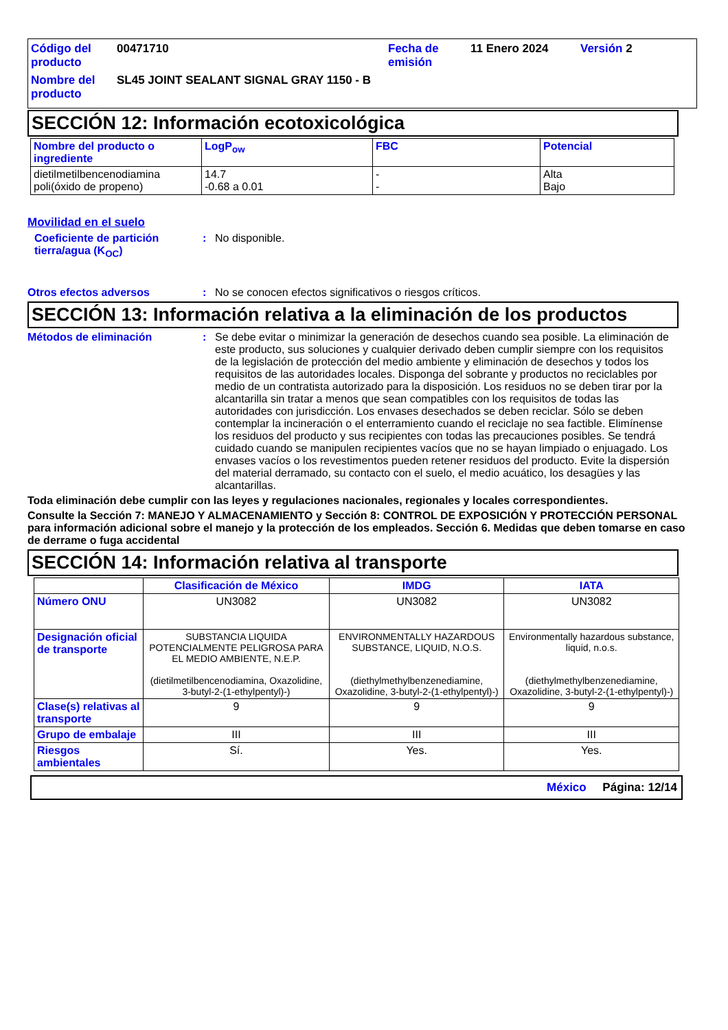Código del producto
00471710
Fecha de emisión
11 Enero 2024
Versión 2
Nombre del producto
SL45 JOINT SEALANT SIGNAL GRAY 1150 - B
SECCIÓN 12: Información ecotoxicológica
| Nombre del producto o ingrediente | LogP<sub>ow</sub> | FBC | Potencial |
| --- | --- | --- | --- |
| dietilmetilbencenodiamina poli(óxido de propeno) | 14.7 -0.68 a 0.01 | - - | Alta Bajo |
Movilidad en el suelo
Coeficiente de partición tierra/agua (K<sub>OC</sub>)
: No disponible.
Otros efectos adversos : No se conocen efectos significativos o riesgos críticos.
SECCIÓN 13: Información relativa a la eliminación de los productos
Métodos de eliminación : Se debe evitar o minimizar la generación de desechos cuando sea posible. La eliminación de este producto, sus soluciones y cualquier derivado deben cumplir siempre con los requisitos de la legislación de protección del medio ambiente y eliminación de desechos y todos los requisitos de las autoridades locales. Disponga del sobrante y productos no reciclables por medio de un contratista autorizado para la disposición. Los residuos no se deben tirar por la alcantarilla sin tratar a menos que sean compatibles con los requisitos de todas las autoridades con jurisdicción. Los envases desechados se deben reciclar. Sólo se deben contemplar la incineración o el enterramiento cuando el reciclaje no sea factible. Elimínense los residuos del producto y sus recipientes con todas las precauciones posibles. Se tendrá cuidado cuando se manipulen recipientes vacíos que no se hayan limpiado o enjuagado. Los envases vacíos o los revestimentos pueden retener residuos del producto. Evite la dispersión del material derramado, su contacto con el suelo, el medio acuático, los desagües y las alcantarillas.
Toda eliminación debe cumplir con las leyes y regulaciones nacionales, regionales y locales correspondientes.
Consulte la Sección 7: MANEJO Y ALMACENAMIENTO y Sección 8: CONTROL DE EXPOSICIÓN Y PROTECCIÓN PERSONAL para información adicional sobre el manejo y la protección de los empleados. Sección 6. Medidas que deben tomarse en caso de derrame o fuga accidental
SECCIÓN 14: Información relativa al transporte
| | Clasificación de México | IMDG | IATA |
| --- | --- | --- | --- |
| Número ONU | UN3082 | UN3082 | UN3082 |
| Designación oficial de transporte | SUBSTANCIA LIQUIDA POTENCIALMENTE PELIGROSA PARA EL MEDIO AMBIENTE, N.E.P. (dietilmetilbencenodiamina, Oxazolidine, 3-butyl-2-(1-ethylpentyl)-) | ENVIRONMENTALLY HAZARDOUS SUBSTANCE, LIQUID, N.O.S. (diethylmethylbenzenediamine, Oxazolidine, 3-butyl-2-(1-ethylpentyl)-) | Environmentally hazardous substance, liquid, n.o.s. (diethylmethylbenzenediamine, Oxazolidine, 3-butyl-2-(1-ethylpentyl)-) |
| Clase(s) relativas al transporte | 9 | 9 | 9 |
| Grupo de embalaje | III | III | III |
| Riesgos ambientales | Sí. | Yes. | Yes. |
México Página: 12/14